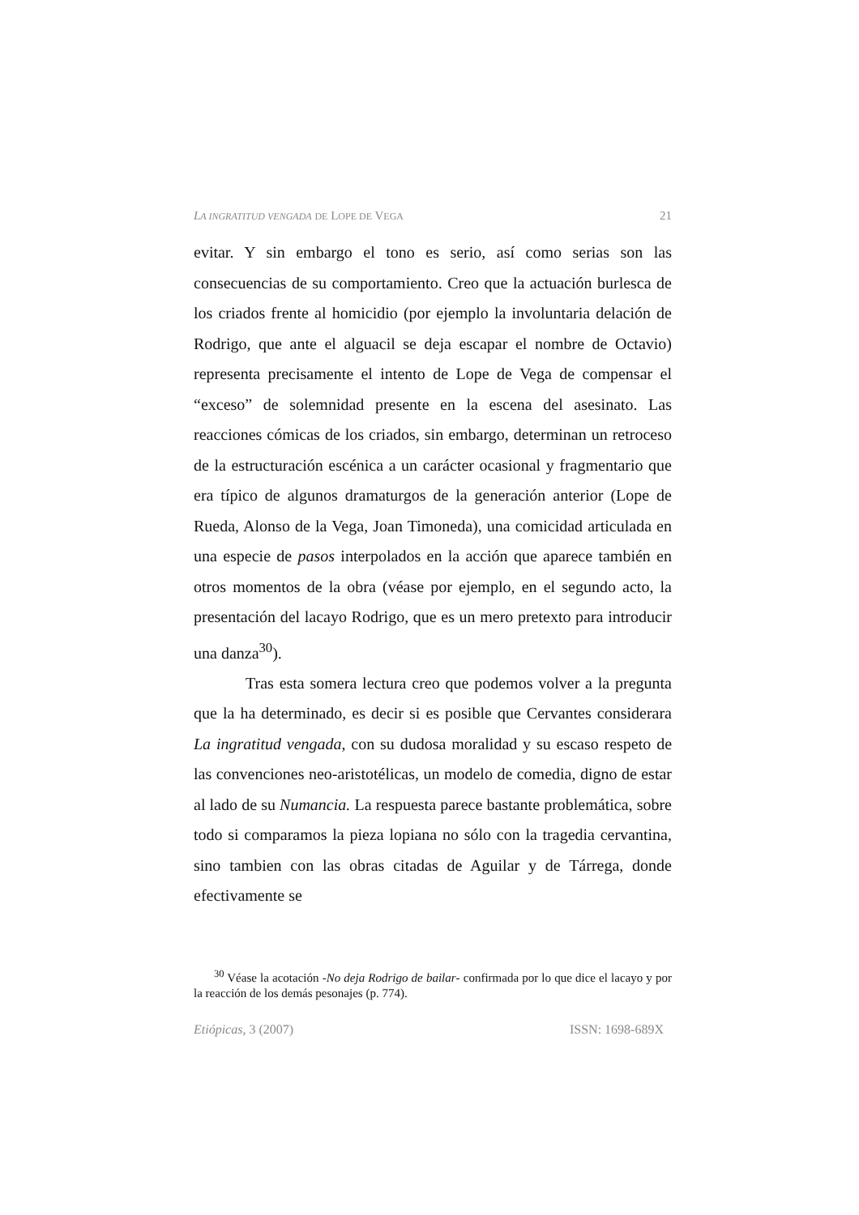LA INGRATITUD VENGADA DE LOPE DE VEGA 21
evitar. Y sin embargo el tono es serio, así como serias son las consecuencias de su comportamiento. Creo que la actuación burlesca de los criados frente al homicidio (por ejemplo la involuntaria delación de Rodrigo, que ante el alguacil se deja escapar el nombre de Octavio) representa precisamente el intento de Lope de Vega de compensar el “exceso” de solemnidad presente en la escena del asesinato. Las reacciones cómicas de los criados, sin embargo, determinan un retroceso de la estructuración escénica a un carácter ocasional y fragmentario que era típico de algunos dramaturgos de la generación anterior (Lope de Rueda, Alonso de la Vega, Joan Timoneda), una comicidad articulada en una especie de pasos interpolados en la acción que aparece también en otros momentos de la obra (véase por ejemplo, en el segundo acto, la presentación del lacayo Rodrigo, que es un mero pretexto para introducir una danza<sup>30</sup>).
Tras esta somera lectura creo que podemos volver a la pregunta que la ha determinado, es decir si es posible que Cervantes considerara La ingratitud vengada, con su dudosa moralidad y su escaso respeto de las convenciones neo-aristotélicas, un modelo de comedia, digno de estar al lado de su Numancia. La respuesta parece bastante problemática, sobre todo si comparamos la pieza lopiana no sólo con la tragedia cervantina, sino tambien con las obras citadas de Aguilar y de Tárrega, donde efectivamente se
<sup>30</sup> Véase la acotación -No deja Rodrigo de bailar- confirmada por lo que dice el lacayo y por la reacción de los demás pesonajes (p. 774).
Etiópicas, 3 (2007) ISSN: 1698-689X